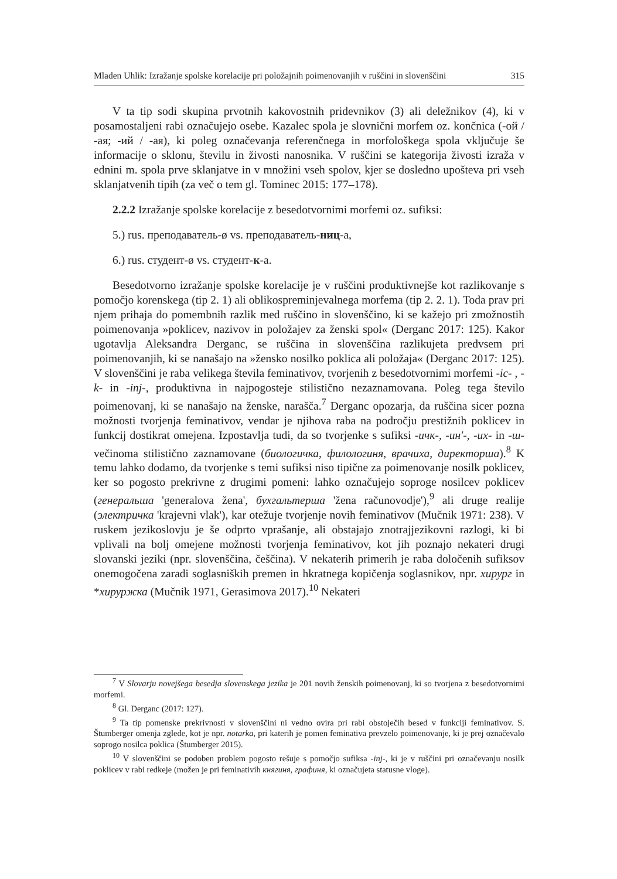Mladen Uhlik: Izražanje spolske korelacije pri položajnih poimenovanjih v ruščini in slovenščini 315
V ta tip sodi skupina prvotnih kakovostnih pridevnikov (3) ali deležnikov (4), ki v posamostaljeni rabi označujejo osebe. Kazalec spola je slovnični morfem oz. končnica (-ой / -ая; -ий / -ая), ki poleg označevanja referenčnega in morfološkega spola vključuje še informacije o sklonu, številu in živosti nanosnika. V ruščini se kategorija živosti izraža v ednini m. spola prve sklanjatve in v množini vseh spolov, kjer se dosledno upošteva pri vseh sklanjatvenih tipih (za več o tem gl. Tominec 2015: 177–178).
2.2.2 Izražanje spolske korelacije z besedotvornimi morfemi oz. sufiksi:
5.) rus. преподаватель-ø vs. преподаватель-ниц-а,
6.) rus. студент-ø vs. студент-к-а.
Besedotvorno izražanje spolske korelacije je v ruščini produktivnejše kot razlikovanje s pomočjo korenskega (tip 2. 1) ali oblikospreminjevalnega morfema (tip 2. 2. 1). Toda prav pri njem prihaja do pomembnih razlik med ruščino in slovenščino, ki se kažejo pri zmožnostih poimenovanja »poklicev, nazivov in položajev za ženski spol« (Derganc 2017: 125). Kakor ugotavlja Aleksandra Derganc, se ruščina in slovenščina razlikujeta predvsem pri poimenovanjih, ki se nanašajo na »žensko nosilko poklica ali položaja« (Derganc 2017: 125). V slovenščini je raba velikega števila feminativov, tvorjenih z besedotvornimi morfemi -ic- , -k- in -inj-, produktivna in najpogosteje stilistično nezaznamovana. Poleg tega število poimenovanj, ki se nanašajo na ženske, narašča.<sup>7</sup> Derganc opozarja, da ruščina sicer pozna možnosti tvorjenja feminativov, vendar je njihova raba na področju prestižnih poklicev in funkcij dostikrat omejena. Izpostavlja tudi, da so tvorjenke s sufiksi -ичк-, -ин'-, -их- in -ш- večinoma stilistično zaznamovane (биологичка, филологиня, врачиха, директорша).<sup>8</sup> K temu lahko dodamo, da tvorjenke s temi sufiksi niso tipične za poimenovanje nosilk poklicev, ker so pogosto prekrivne z drugimi pomeni: lahko označujejo soproge nosilcev poklicev (генеральша 'generalova žena', бухгальтерша 'žena računovodje'),<sup>9</sup> ali druge realije (электричка 'krajevni vlak'), kar otežuje tvorjenje novih feminativov (Mučnik 1971: 238). V ruskem jezikoslovju je še odprto vprašanje, ali obstajajo znotrajjezikovni razlogi, ki bi vplivali na bolj omejene možnosti tvorjenja feminativov, kot jih poznajo nekateri drugi slovanski jeziki (npr. slovenščina, češčina). V nekaterih primerih je raba določenih sufiksov onemogočena zaradi soglasniških premen in hkratnega kopičenja soglasnikov, npr. хирург in *хируржка (Mučnik 1971, Gerasimova 2017).<sup>10</sup> Nekateri
<sup>7</sup> V Slovarju novejšega besedja slovenskega jezika je 201 novih ženskih poimenovanj, ki so tvorjena z besedotvornimi morfemi.
<sup>8</sup> Gl. Derganc (2017: 127).
<sup>9</sup> Ta tip pomenske prekrivnosti v slovenščini ni vedno ovira pri rabi obstoječih besed v funkciji feminativov. S. Štumberger omenja zglede, kot je npr. notarka, pri katerih je pomen feminativa prevzelo poimenovanje, ki je prej označevalo soprogo nosilca poklica (Štumberger 2015).
<sup>10</sup> V slovenščini se podoben problem pogosto rešuje s pomočjo sufiksa -inj-, ki je v ruščini pri označevanju nosilk poklicev v rabi redkeje (možen je pri feminativih княгиня, графиня, ki označujeta statusne vloge).